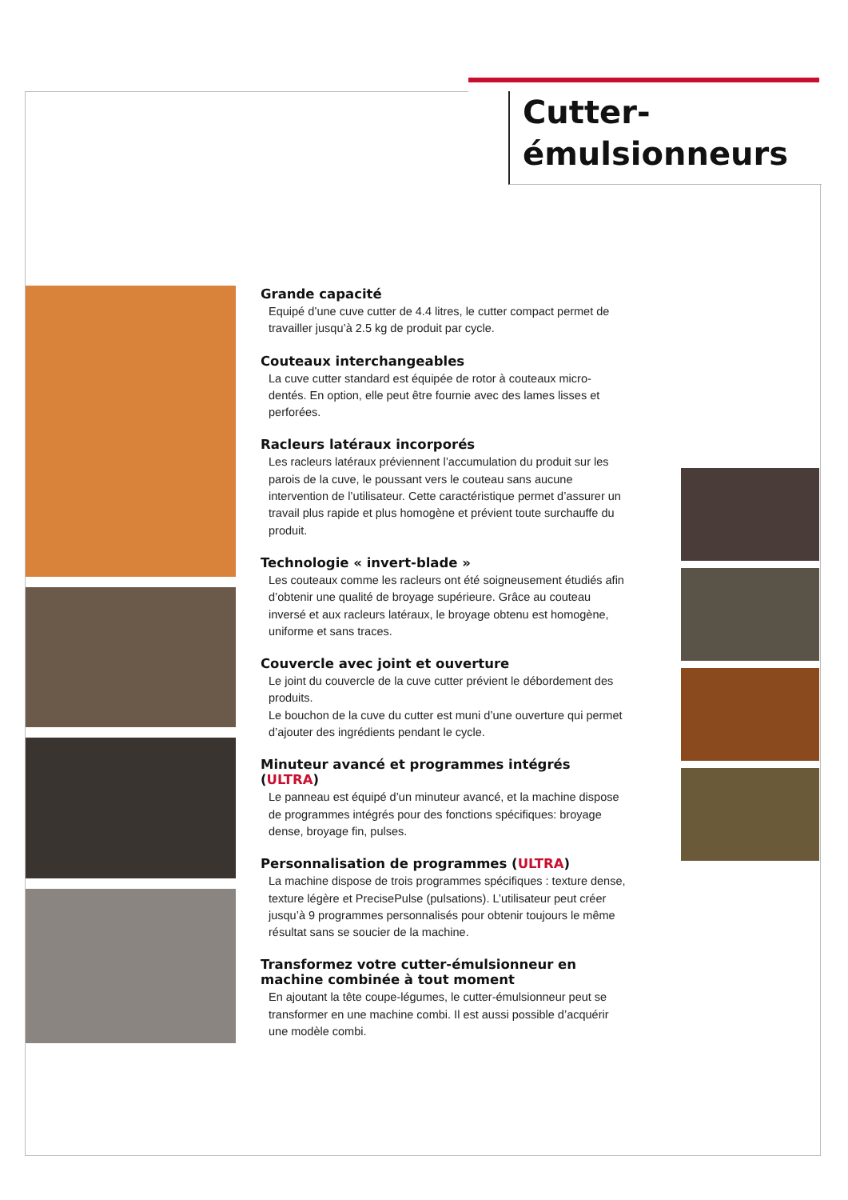Cutter-
émulsionneurs
Grande capacité
Equipé d’une cuve cutter de 4.4 litres, le cutter compact permet de travailler jusqu’à 2.5 kg de produit par cycle.
Couteaux interchangeables
La cuve cutter standard est équipée de rotor à couteaux micro-dentés. En option, elle peut être fournie avec des lames lisses et perforées.
Racleurs latéraux incorporés
Les racleurs latéraux préviennent l’accumulation du produit sur les parois de la cuve, le poussant vers le couteau sans aucune intervention de l’utilisateur. Cette caractéristique permet d’assurer un travail plus rapide et plus homogène et prévient toute surchauffe du produit.
Technologie « invert-blade »
Les couteaux comme les racleurs ont été soigneusement étudiés afin d’obtenir une qualité de broyage supérieure. Grâce au couteau inversé et aux racleurs latéraux, le broyage obtenu est homogène, uniforme et sans traces.
Couvercle avec joint et ouverture
Le joint du couvercle de la cuve cutter prévient le débordement des produits.
Le bouchon de la cuve du cutter est muni d’une ouverture qui permet d’ajouter des ingrédients pendant le cycle.
Minuteur avancé et programmes intégrés (ULTRA)
Le panneau est équipé d’un minuteur avancé, et la machine dispose de programmes intégrés pour des fonctions spécifiques: broyage dense, broyage fin, pulses.
Personnalisation de programmes (ULTRA)
La machine dispose de trois programmes spécifiques : texture dense, texture légère et PrecisePulse (pulsations). L’utilisateur peut créer jusqu’à 9 programmes personnalisés pour obtenir toujours le même résultat sans se soucier de la machine.
Transformez votre cutter-émulsionneur en machine combinée à tout moment
En ajoutant la tête coupe-légumes, le cutter-émulsionneur peut se transformer en une machine combi. Il est aussi possible d’acquérir une modèle combi.